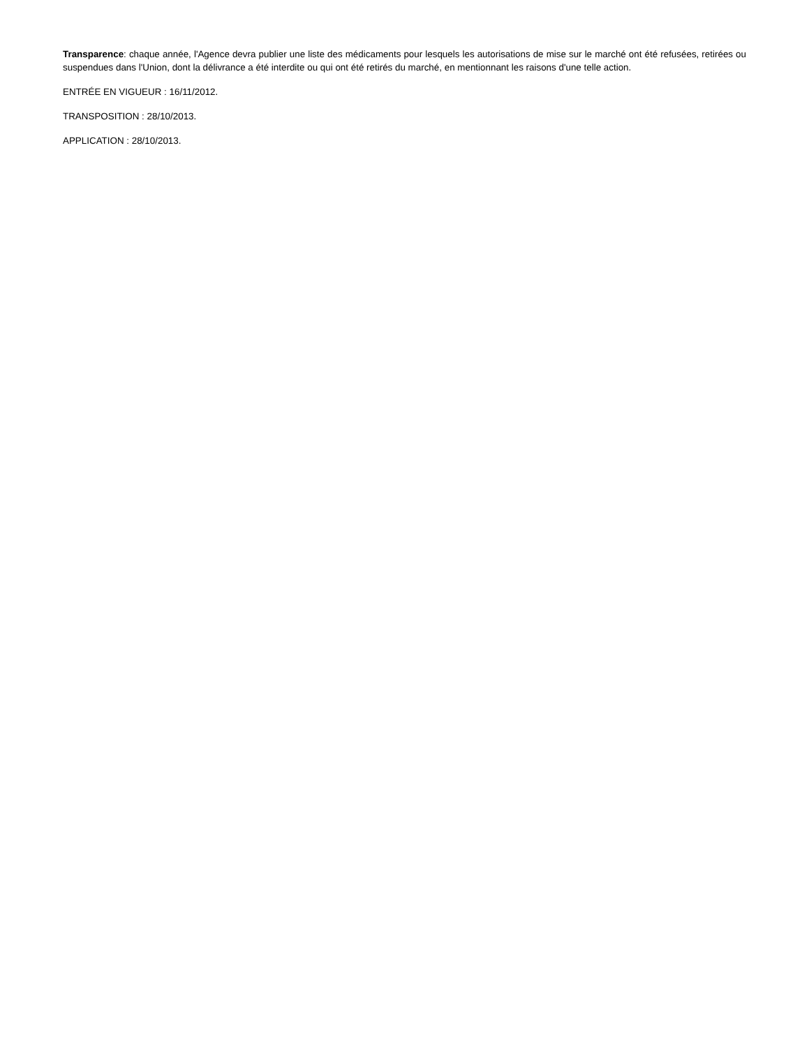Transparence: chaque année, l'Agence devra publier une liste des médicaments pour lesquels les autorisations de mise sur le marché ont été refusées, retirées ou suspendues dans l'Union, dont la délivrance a été interdite ou qui ont été retirés du marché, en mentionnant les raisons d'une telle action.
ENTRÉE EN VIGUEUR : 16/11/2012.
TRANSPOSITION : 28/10/2013.
APPLICATION : 28/10/2013.